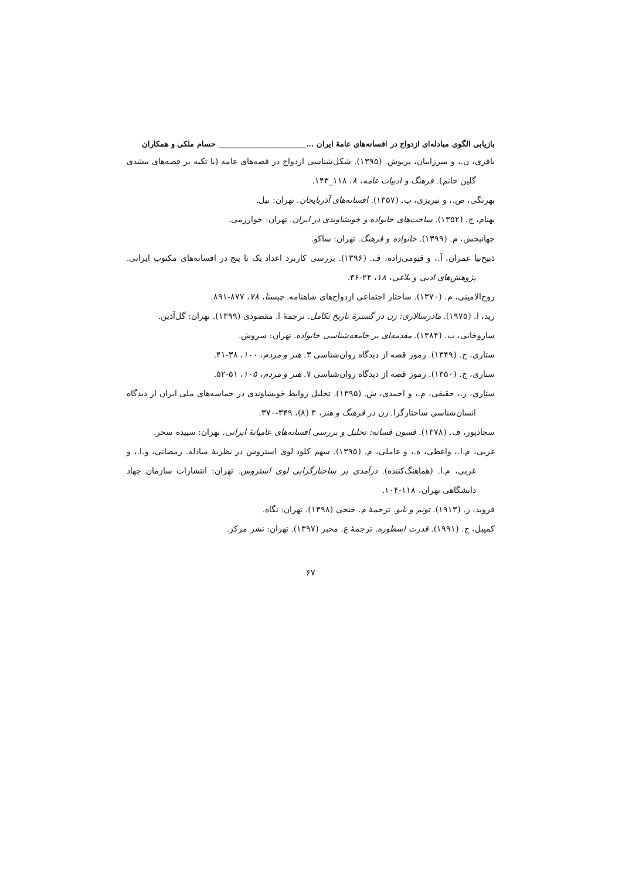بازیابی الگوی مبادله‌ای ازدواج در افسانه‌های عامهٔ ایران ...________________________ حسام ملکی و همکاران
باقری، ن.، و میرزاییان، پریوش. (۱۳۹۵). شکل‌شناسی ازدواج در قصه‌های عامه (با تکیه بر قصه‌های مشدی گلین خانم). فرهنگ و ادبیات عامه، ۸، ۱۱۸_۱۴۳.
بهرنگی، ص.، و تبریزی، ب. (۱۳۵۷). افسانه‌های آذربایجان. تهران: نیل.
بهنام، ج. (۱۳۵۲). ساخت‌های خانواده و خویشاوندی در ایران. تهران: خوارزمی.
جهانبخش، م. (۱۳۹۹). خانواده و فرهنگ. تهران: ساکو.
ذبیح‌نیا عمران، آ.، و قیومی‌زاده، ف. (۱۳۹۶). بررسی کاربرد اعداد یک تا پنج در افسانه‌های مکتوب ایرانی. پژوهش‌های ادبی و بلاغی، ۱۸، ۲۴-۳۶.
روح‌الامینی، م. (۱۳۷۰). ساختار اجتماعی ازدواج‌های شاهنامه. چیستا، ۷۸، ۸۷۷-۸۹۱.
رید، ا. (۱۹۷۵). مادرسالاری: زن در گسترهٔ تاریخ تکامل. ترجمهٔ ا. مقصودی (۱۳۹۹). تهران: گل‌آذین.
ساروخانی، ب. (۱۳۸۴). مقدمه‌ای بر جامعه‌شناسی خانواده. تهران: سروش.
ستاری، ج. (۱۳۴۹). رموز قصه از دیدگاه روان‌شناسی ۳. هنر و مردم، ۱۰۰، ۳۸-۴۱.
ستاری، ج. (۱۳۵۰). رموز قصه از دیدگاه روان‌شناسی ۷. هنر و مردم، ۱۰۵، ۵۱-۵۲.
ستاری، ر.، حقیقی، م.، و احمدی، ش. (۱۳۹۵). تحلیل روابط خویشاوندی در حماسه‌های ملی ایران از دیدگاه انسان‌شناسی ساختارگرا. زن در فرهنگ و هنر، ۳ (۸)، ۳۴۹-۳۷۰.
سجادپور، ف. (۱۳۷۸). فسون فسانه: تحلیل و بررسی افسانه‌های عامیانهٔ ایرانی. تهران: سپیده سحر.
غربی، م.ا.، واعظی، ه.، و عاملی، م. (۱۳۹۵). سهم کلود لوی استروس در نظریهٔ مبادله. رمضانی، و.ا.، و غربی، م.ا. (هماهنگ‌کننده). درآمدی بر ساختارگرایی لوی استروس. تهران: انتشارات سازمان جهاد دانشگاهی تهران، ۱۱۸-۱۰۴.
فروید، ز. (۱۹۱۳). توتم و تابو. ترجمهٔ م. خنجی (۱۳۹۸). تهران: نگاه.
کمپبل، ج. (۱۹۹۱). قدرت اسطوره. ترجمهٔ ع. مخبر (۱۳۹۷). تهران: نشر مرکز.
۶۷